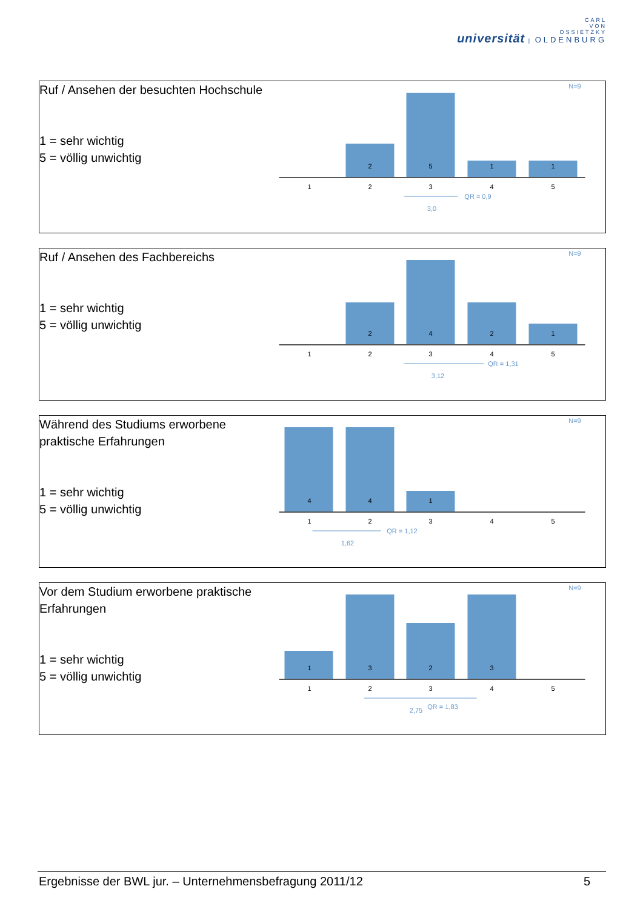CARL
VON
OSSIETZKY
universität | OLDENBURG
Ruf / Ansehen der besuchten Hochschule
1 = sehr wichtig
5 = völlig unwichtig
N=9
2
5
1
1
1
2
3
4
5
QR = 0,9
3,0
Ruf / Ansehen des Fachbereichs
1 = sehr wichtig
5 = völlig unwichtig
N=9
2
4
2
1
1
2
3
4
5
QR = 1,31
3,12
Während des Studiums erworbene praktische Erfahrungen
1 = sehr wichtig
5 = völlig unwichtig
N=9
4
4
1
1
2
3
4
5
QR = 1,12
1,62
Vor dem Studium erworbene praktische Erfahrungen
1 = sehr wichtig
5 = völlig unwichtig
N=9
1
3
2
3
1
2
3
4
5
2,75
QR = 1,83
Ergebnisse der BWL jur. – Unternehmensbefragung 2011/12 5